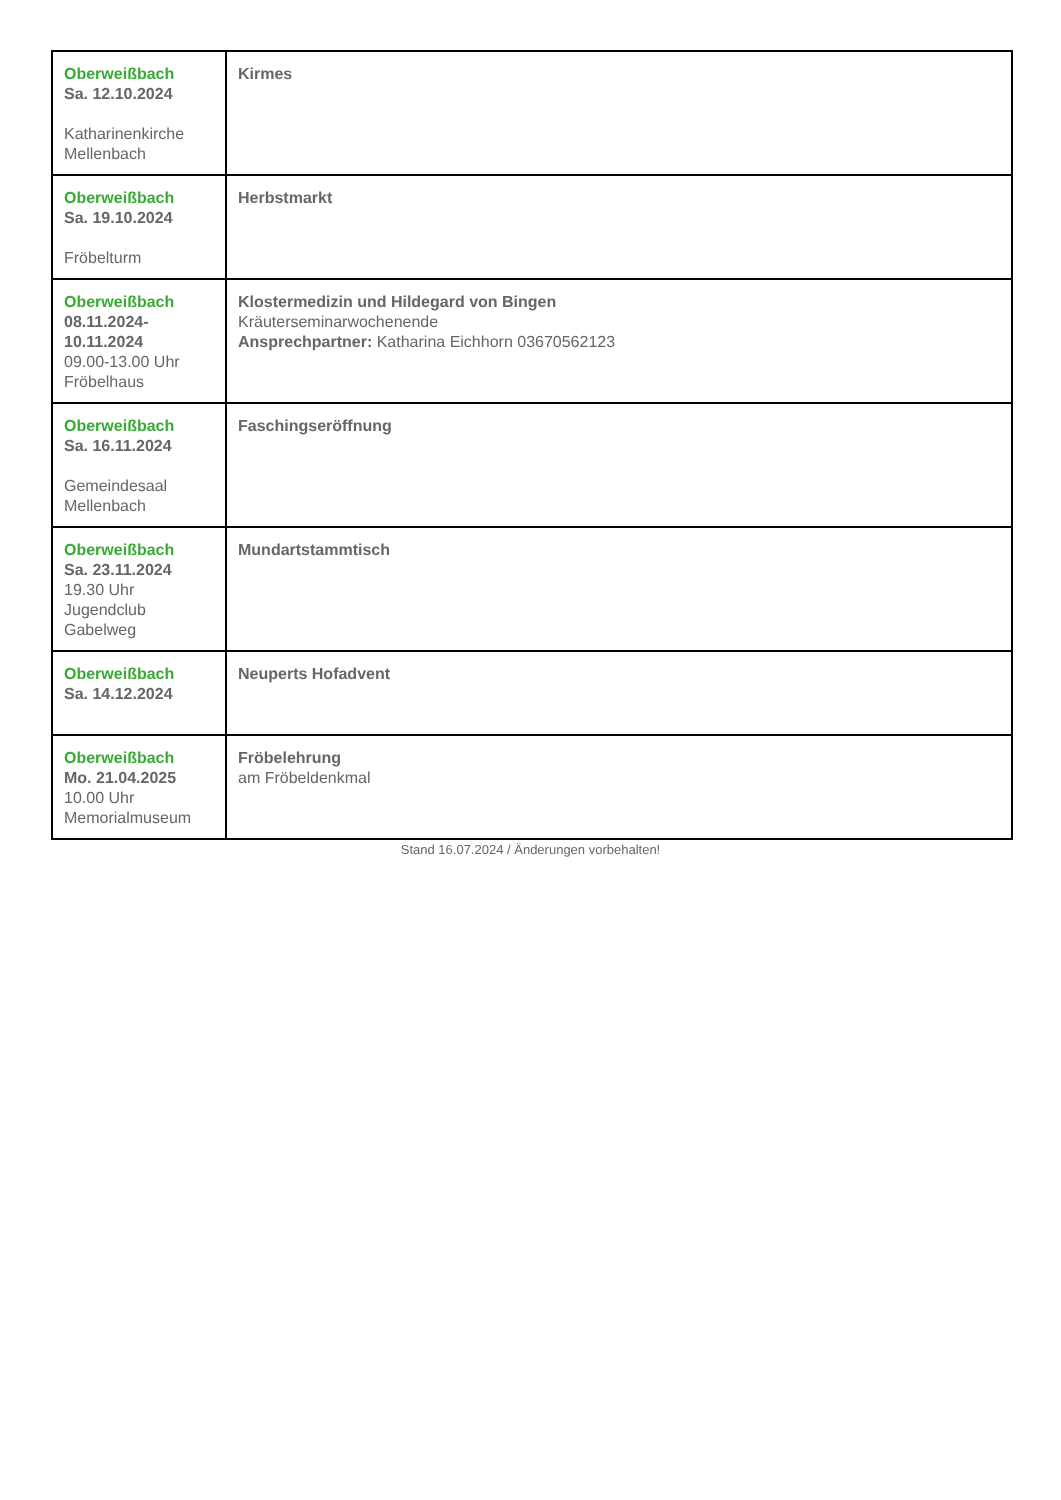| Oberweißbach Sa. 12.10.2024 Katharinenkirche Mellenbach | Kirmes |
| Oberweißbach Sa. 19.10.2024 Fröbelturm | Herbstmarkt |
| Oberweißbach 08.11.2024- 10.11.2024 09.00-13.00 Uhr Fröbelhaus | Klostermedizin und Hildegard von Bingen Kräuterseminarwochenende Ansprechpartner: Katharina Eichhorn 03670562123 |
| Oberweißbach Sa. 16.11.2024 Gemeindesaal Mellenbach | Faschingseröffnung |
| Oberweißbach Sa. 23.11.2024 19.30 Uhr Jugendclub Gabelweg | Mundartstammtisch |
| Oberweißbach Sa. 14.12.2024 | Neuperts Hofadvent |
| Oberweißbach Mo. 21.04.2025 10.00 Uhr Memorialmuseum | Fröbelehrung am Fröbeldenkmal |
Stand 16.07.2024 / Änderungen vorbehalten!